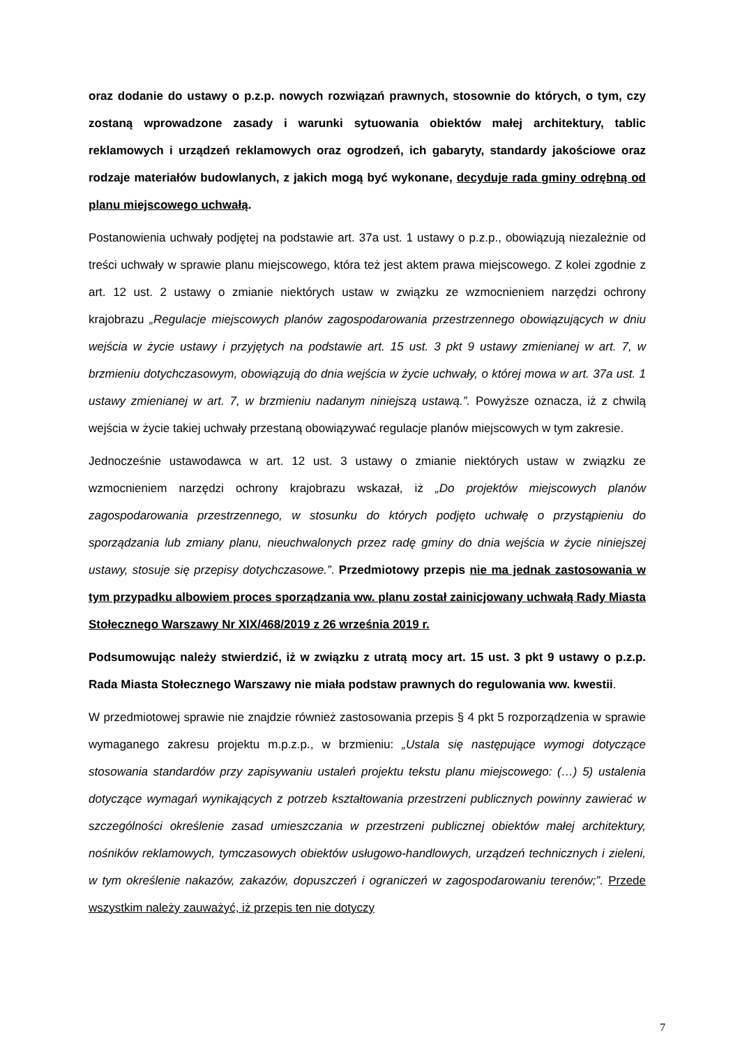oraz dodanie do ustawy o p.z.p. nowych rozwiązań prawnych, stosownie do których, o tym, czy zostaną wprowadzone zasady i warunki sytuowania obiektów małej architektury, tablic reklamowych i urządzeń reklamowych oraz ogrodzeń, ich gabaryty, standardy jakościowe oraz rodzaje materiałów budowlanych, z jakich mogą być wykonane, decyduje rada gminy odrębną od planu miejscowego uchwałą.
Postanowienia uchwały podjętej na podstawie art. 37a ust. 1 ustawy o p.z.p., obowiązują niezależnie od treści uchwały w sprawie planu miejscowego, która też jest aktem prawa miejscowego. Z kolei zgodnie z art. 12 ust. 2 ustawy o zmianie niektórych ustaw w związku ze wzmocnieniem narzędzi ochrony krajobrazu „Regulacje miejscowych planów zagospodarowania przestrzennego obowiązujących w dniu wejścia w życie ustawy i przyjętych na podstawie art. 15 ust. 3 pkt 9 ustawy zmienianej w art. 7, w brzmieniu dotychczasowym, obowiązują do dnia wejścia w życie uchwały, o której mowa w art. 37a ust. 1 ustawy zmienianej w art. 7, w brzmieniu nadanym niniejszą ustawą.”. Powyższe oznacza, iż z chwilą wejścia w życie takiej uchwały przestaną obowiązywać regulacje planów miejscowych w tym zakresie.
Jednocześnie ustawodawca w art. 12 ust. 3 ustawy o zmianie niektórych ustaw w związku ze wzmocnieniem narzędzi ochrony krajobrazu wskazał, iż „Do projektów miejscowych planów zagospodarowania przestrzennego, w stosunku do których podjęto uchwałę o przystąpieniu do sporządzania lub zmiany planu, nieuchwalonych przez radę gminy do dnia wejścia w życie niniejszej ustawy, stosuje się przepisy dotychczasowe.”. Przedmiotowy przepis nie ma jednak zastosowania w tym przypadku albowiem proces sporządzania ww. planu został zainicjowany uchwałą Rady Miasta Stołecznego Warszawy Nr XIX/468/2019 z 26 września 2019 r.
Podsumowując należy stwierdzić, iż w związku z utratą mocy art. 15 ust. 3 pkt 9 ustawy o p.z.p. Rada Miasta Stołecznego Warszawy nie miała podstaw prawnych do regulowania ww. kwestii.
W przedmiotowej sprawie nie znajdzie również zastosowania przepis § 4 pkt 5 rozporządzenia w sprawie wymaganego zakresu projektu m.p.z.p., w brzmieniu: „Ustala się następujące wymogi dotyczące stosowania standardów przy zapisywaniu ustaleń projektu tekstu planu miejscowego: (…) 5) ustalenia dotyczące wymagań wynikających z potrzeb kształtowania przestrzeni publicznych powinny zawierać w szczególności określenie zasad umieszczania w przestrzeni publicznej obiektów małej architektury, nośników reklamowych, tymczasowych obiektów usługowo-handlowych, urządzeń technicznych i zieleni, w tym określenie nakazów, zakazów, dopuszczeń i ograniczeń w zagospodarowaniu terenów;”. Przede wszystkim należy zauważyć, iż przepis ten nie dotyczy
7